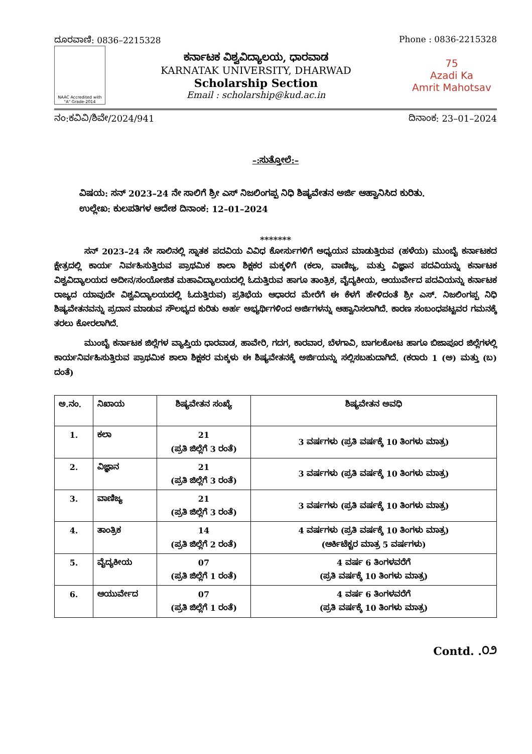ದೂರವಾಣಿ: 0836–2215328 Phone : 0836-2215328
NAAC Accredited with "A" Grade-2014
ಕರ್ನಾಟಕ ವಿಶ್ವವಿದ್ಯಾಲಯ, ಧಾರವಾಡ
KARNATAK UNIVERSITY, DHARWAD
Scholarship Section
Email : scholarship@kud.ac.in
75
Azadi Ka
Amrit Mahotsav
ನಂ:ಕವಿವಿ/ಶಿವೇ/2024/941 ದಿನಾಂಕ: 23–01–2024
–:ಸುತ್ತೋಲೆ:–
ವಿಷಯ: ಸನ್ 2023–24 ನೇ ಸಾಲಿಗೆ ಶ್ರೀ ಎಸ್ ನಿಜಲಿಂಗಪ್ಪ ನಿಧಿ ಶಿಷ್ಯವೇತನ ಅರ್ಜಿ ಆಹ್ವಾನಿಸಿದ ಕುರಿತು.
ಉಲ್ಲೇಖ: ಕುಲಪತಿಗಳ ಆದೇಶ ದಿನಾಂಕ: 12–01–2024
*******
ಸನ್ 2023–24 ನೇ ಸಾಲಿನಲ್ಲಿ ಸ್ನಾತಕ ಪದವಿಯ ವಿವಿಧ ಕೋರ್ಸುಗಳಿಗೆ ಅಧ್ಯಯನ ಮಾಡುತ್ತಿರುವ (ಹಳೆಯ) ಮುಂಬೈ ಕರ್ನಾಟಕದ ಕ್ಷೇತ್ರದಲ್ಲಿ ಕಾರ್ಯ ನಿರ್ವಹಿಸುತ್ತಿರುವ ಪ್ರಾಥಮಿಕ ಶಾಲಾ ಶಿಕ್ಷಕರ ಮಕ್ಕಳಿಗೆ (ಕಲಾ, ವಾಣಿಜ್ಯ, ಮತ್ತು ವಿಜ್ಞಾನ ಪದವಿಯನ್ನು ಕರ್ನಾಟಕ ವಿಶ್ವವಿದ್ಯಾಲಯದ ಅದೀನ/ಸಂಯೋಜಿತ ಮಹಾವಿದ್ಯಾಲಯದಲ್ಲಿ ಓದುತ್ತಿರುವ ಹಾಗೂ ತಾಂತ್ರಿಕ, ವೈದ್ಯಕೀಯ, ಆಯುರ್ವೇದ ಪದವಿಯನ್ನು ಕರ್ನಾಟಕ ರಾಜ್ಯದ ಯಾವುದೇ ವಿಶ್ವವಿದ್ಯಾಲಯದಲ್ಲಿ ಓದುತ್ತಿರುವ) ಪ್ರತಿಭೆಯ ಆಧಾರದ ಮೇರೆಗೆ ಈ ಕೆಳಗೆ ಹೇಳಿದಂತೆ ಶ್ರೀ ಎಸ್. ನಿಜಲಿಂಗಪ್ಪ ನಿಧಿ ಶಿಷ್ಯವೇತನವನ್ನು ಪ್ರದಾನ ಮಾಡುವ ಸೌಲಭ್ಯದ ಕುರಿತು ಅರ್ಹ ಅಭ್ಯರ್ಥಿಗಳಿಂದ ಅರ್ಜಿಗಳನ್ನು ಆಹ್ವಾನಿಸಲಾಗಿದೆ. ಕಾರಣ ಸಂಬಂಧಪಟ್ಟವರ ಗಮನಕ್ಕೆ ತರಲು ಕೋರಲಾಗಿದೆ.
ಮುಂಬೈ ಕರ್ನಾಟಕ ಜಿಲ್ಲೆಗಳ ವ್ಯಾಪ್ತಿಯ ಧಾರವಾಡ, ಹಾವೇರಿ, ಗದಗ, ಕಾರವಾರ, ಬೆಳಗಾವಿ, ಬಾಗಲಕೋಟ ಹಾಗೂ ಬಿಜಾಪೂರ ಜಿಲ್ಲೆಗಳಲ್ಲಿ ಕಾರ್ಯನಿರ್ವಹಿಸುತ್ತಿರುವ ಪ್ರಾಥಮಿಕ ಶಾಲಾ ಶಿಕ್ಷಕರ ಮಕ್ಕಳು ಈ ಶಿಷ್ಯವೇತನಕ್ಕೆ ಅರ್ಜಿಯನ್ನು ಸಲ್ಲಿಸಬಹುದಾಗಿದೆ. (ಕರಾರು 1 (ಅ) ಮತ್ತು (ಬ) ದಂತೆ)
| ಅ.ನಂ. | ನಿಖಾಯ | ಶಿಷ್ಯವೇತನ ಸಂಖ್ಯೆ | ಶಿಷ್ಯವೇತನ ಅವಧಿ |
| --- | --- | --- | --- |
| 1. | ಕಲಾ | 21 (ಪ್ರತಿ ಜಿಲ್ಲೆಗೆ 3 ರಂತೆ) | 3 ವರ್ಷಗಳು (ಪ್ರತಿ ವರ್ಷಕ್ಕೆ 10 ತಿಂಗಳು ಮಾತ್ರ) |
| 2. | ವಿಜ್ಞಾನ | 21 (ಪ್ರತಿ ಜಿಲ್ಲೆಗೆ 3 ರಂತೆ) | 3 ವರ್ಷಗಳು (ಪ್ರತಿ ವರ್ಷಕ್ಕೆ 10 ತಿಂಗಳು ಮಾತ್ರ) |
| 3. | ವಾಣಿಜ್ಯ | 21 (ಪ್ರತಿ ಜಿಲ್ಲೆಗೆ 3 ರಂತೆ) | 3 ವರ್ಷಗಳು (ಪ್ರತಿ ವರ್ಷಕ್ಕೆ 10 ತಿಂಗಳು ಮಾತ್ರ) |
| 4. | ತಾಂತ್ರಿಕ | 14 (ಪ್ರತಿ ಜಿಲ್ಲೆಗೆ 2 ರಂತೆ) | 4 ವರ್ಷಗಳು (ಪ್ರತಿ ವರ್ಷಕ್ಕೆ 10 ತಿಂಗಳು ಮಾತ್ರ) (ಆರ್ಕಿಟೆಕ್ಚರ ಮಾತ್ರ 5 ವರ್ಷಗಳು) |
| 5. | ವೈದ್ಯಕೀಯ | 07 (ಪ್ರತಿ ಜಿಲ್ಲೆಗೆ 1 ರಂತೆ) | 4 ವರ್ಷ 6 ತಿಂಗಳವರೆಗೆ (ಪ್ರತಿ ವರ್ಷಕ್ಕೆ 10 ತಿಂಗಳು ಮಾತ್ರ) |
| 6. | ಆಯುರ್ವೇದ | 07 (ಪ್ರತಿ ಜಿಲ್ಲೆಗೆ 1 ರಂತೆ) | 4 ವರ್ಷ 6 ತಿಂಗಳವರೆಗೆ (ಪ್ರತಿ ವರ್ಷಕ್ಕೆ 10 ತಿಂಗಳು ಮಾತ್ರ) |
Contd. .೦೨